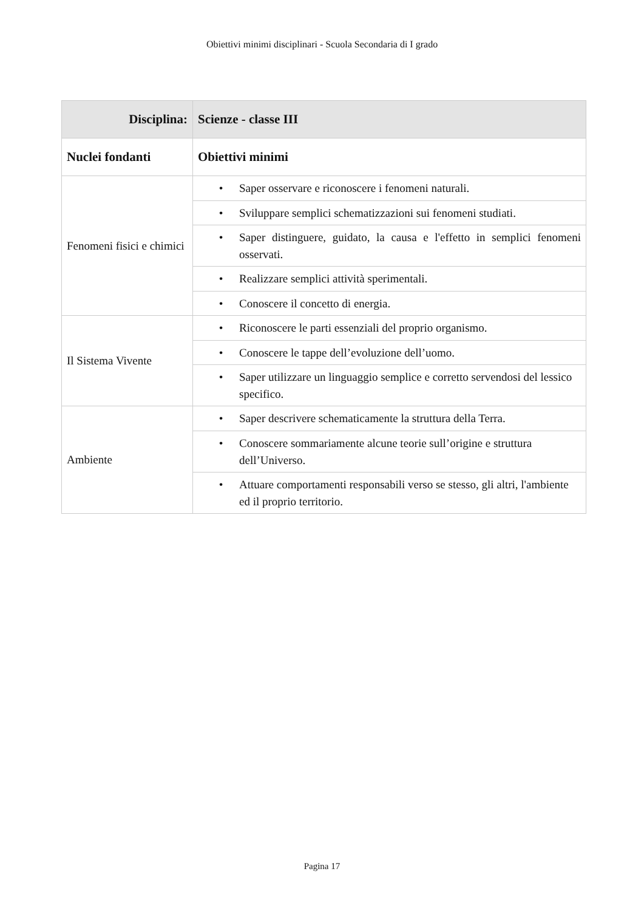Obiettivi minimi disciplinari - Scuola Secondaria di I grado
| Disciplina: | Scienze - classe III |
| --- | --- |
| Nuclei fondanti | Obiettivi minimi |
| Fenomeni fisici e chimici | • Saper osservare e riconoscere i fenomeni naturali. |
| | • Sviluppare semplici schematizzazioni sui fenomeni studiati. |
| | • Saper distinguere, guidato, la causa e l'effetto in semplici fenomeni osservati. |
| | • Realizzare semplici attività sperimentali. |
| | • Conoscere il concetto di energia. |
| Il Sistema Vivente | • Riconoscere le parti essenziali del proprio organismo. |
| | • Conoscere le tappe dell’evoluzione dell’uomo. |
| | • Saper utilizzare un linguaggio semplice e corretto servendosi del lessico specifico. |
| Ambiente | • Saper descrivere schematicamente la struttura della Terra. |
| | • Conoscere sommariamente alcune teorie sull’origine e struttura dell’Universo. |
| | • Attuare comportamenti responsabili verso se stesso, gli altri, l'ambiente ed il proprio territorio. |
Pagina 17